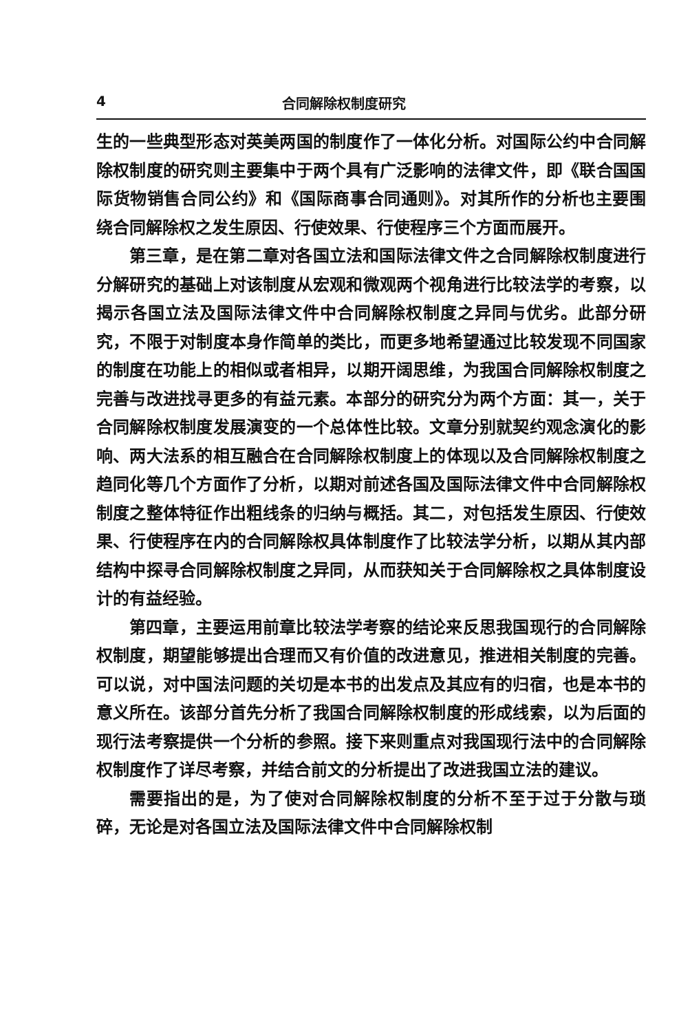4 合同解除权制度研究
生的一些典型形态对英美两国的制度作了一体化分析。对国际公约中合同解除权制度的研究则主要集中于两个具有广泛影响的法律文件，即《联合国国际货物销售合同公约》和《国际商事合同通则》。对其所作的分析也主要围绕合同解除权之发生原因、行使效果、行使程序三个方面而展开。
第三章，是在第二章对各国立法和国际法律文件之合同解除权制度进行分解研究的基础上对该制度从宏观和微观两个视角进行比较法学的考察，以揭示各国立法及国际法律文件中合同解除权制度之异同与优劣。此部分研究，不限于对制度本身作简单的类比，而更多地希望通过比较发现不同国家的制度在功能上的相似或者相异，以期开阔思维，为我国合同解除权制度之完善与改进找寻更多的有益元素。本部分的研究分为两个方面：其一，关于合同解除权制度发展演变的一个总体性比较。文章分别就契约观念演化的影响、两大法系的相互融合在合同解除权制度上的体现以及合同解除权制度之趋同化等几个方面作了分析，以期对前述各国及国际法律文件中合同解除权制度之整体特征作出粗线条的归纳与概括。其二，对包括发生原因、行使效果、行使程序在内的合同解除权具体制度作了比较法学分析，以期从其内部结构中探寻合同解除权制度之异同，从而获知关于合同解除权之具体制度设计的有益经验。
第四章，主要运用前章比较法学考察的结论来反思我国现行的合同解除权制度，期望能够提出合理而又有价值的改进意见，推进相关制度的完善。可以说，对中国法问题的关切是本书的出发点及其应有的归宿，也是本书的意义所在。该部分首先分析了我国合同解除权制度的形成线索，以为后面的现行法考察提供一个分析的参照。接下来则重点对我国现行法中的合同解除权制度作了详尽考察，并结合前文的分析提出了改进我国立法的建议。
需要指出的是，为了使对合同解除权制度的分析不至于过于分散与琐碎，无论是对各国立法及国际法律文件中合同解除权制